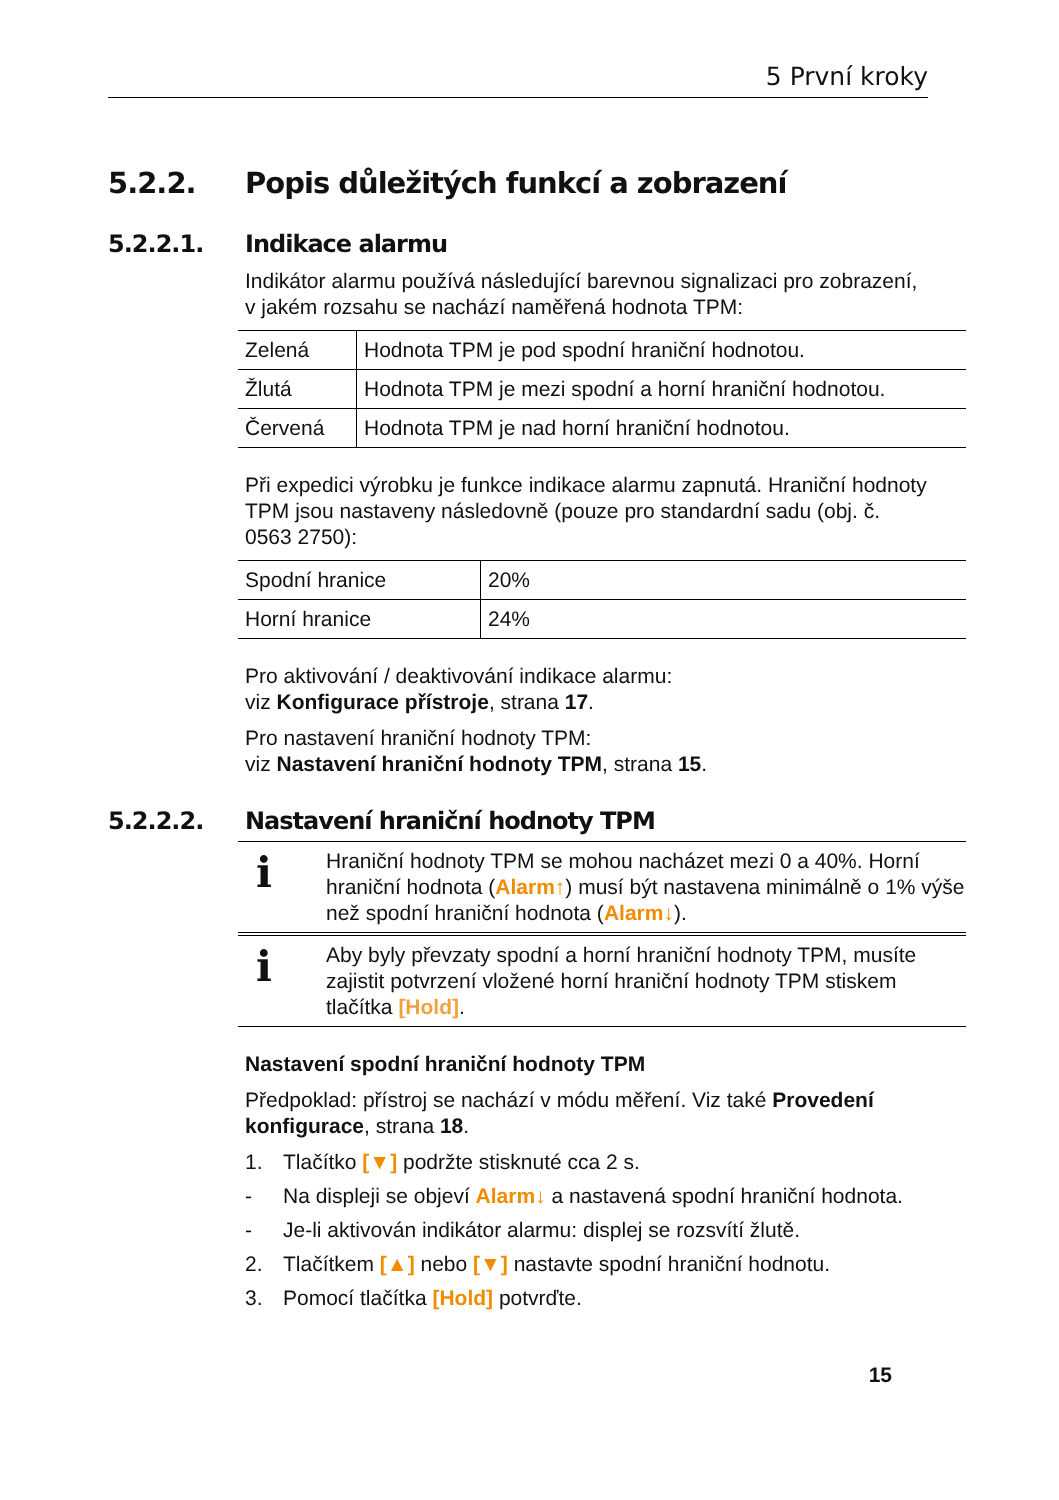5 První kroky
5.2.2. Popis důležitých funkcí a zobrazení
5.2.2.1. Indikace alarmu
Indikátor alarmu používá následující barevnou signalizaci pro zobrazení, v jakém rozsahu se nachází naměřená hodnota TPM:
| Zelená | Hodnota TPM je pod spodní hraniční hodnotou. |
| Žlutá | Hodnota TPM je mezi spodní a horní hraniční hodnotou. |
| Červená | Hodnota TPM je nad horní hraniční hodnotou. |
Při expedici výrobku je funkce indikace alarmu zapnutá. Hraniční hodnoty TPM jsou nastaveny následovně (pouze pro standardní sadu (obj. č. 0563 2750):
| Spodní hranice | 20% |
| Horní hranice | 24% |
Pro aktivování / deaktivování indikace alarmu:
viz Konfigurace přístroje, strana 17.
Pro nastavení hraniční hodnoty TPM:
viz Nastavení hraniční hodnoty TPM, strana 15.
5.2.2.2. Nastavení hraniční hodnoty TPM
i
Hraniční hodnoty TPM se mohou nacházet mezi 0 a 40%. Horní hraniční hodnota (Alarm↑) musí být nastavena minimálně o 1% výše než spodní hraniční hodnota (Alarm↓).
i
Aby byly převzaty spodní a horní hraniční hodnoty TPM, musíte zajistit potvrzení vložené horní hraniční hodnoty TPM stiskem tlačítka [Hold].
Nastavení spodní hraniční hodnoty TPM
Předpoklad: přístroj se nachází v módu měření. Viz také Provedení konfigurace, strana 18.
1. Tlačítko [▼] podržte stisknuté cca 2 s.
- Na displeji se objeví Alarm↓ a nastavená spodní hraniční hodnota.
- Je-li aktivován indikátor alarmu: displej se rozsvítí žlutě.
2. Tlačítkem [▲] nebo [▼] nastavte spodní hraniční hodnotu.
3. Pomocí tlačítka [Hold] potvrďte.
15